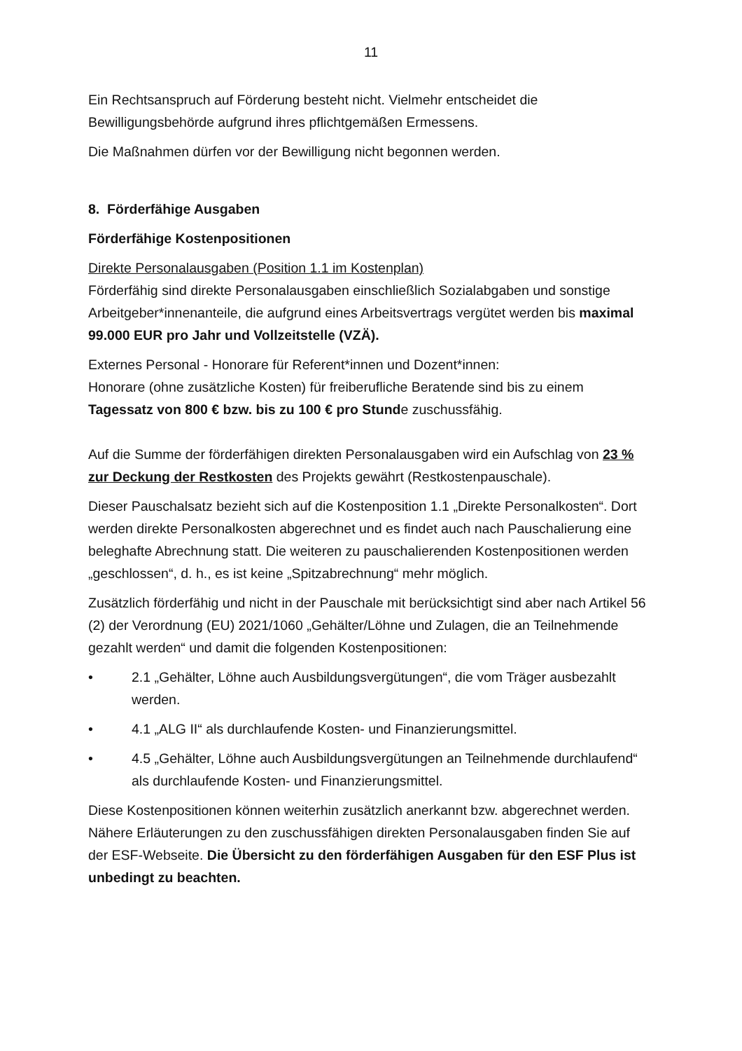11
Ein Rechtsanspruch auf Förderung besteht nicht. Vielmehr entscheidet die Bewilligungsbehörde aufgrund ihres pflichtgemäßen Ermessens.
Die Maßnahmen dürfen vor der Bewilligung nicht begonnen werden.
8. Förderfähige Ausgaben
Förderfähige Kostenpositionen
Direkte Personalausgaben (Position 1.1 im Kostenplan)
Förderfähig sind direkte Personalausgaben einschließlich Sozialabgaben und sonstige Arbeitgeber*innenanteile, die aufgrund eines Arbeitsvertrags vergütet werden bis maximal 99.000 EUR pro Jahr und Vollzeitstelle (VZÄ).
Externes Personal - Honorare für Referent*innen und Dozent*innen:
Honorare (ohne zusätzliche Kosten) für freiberufliche Beratende sind bis zu einem Tagessatz von 800 € bzw. bis zu 100 € pro Stunde zuschussfähig.
Auf die Summe der förderfähigen direkten Personalausgaben wird ein Aufschlag von 23 % zur Deckung der Restkosten des Projekts gewährt (Restkostenpauschale).
Dieser Pauschalsatz bezieht sich auf die Kostenposition 1.1 „Direkte Personalkosten“. Dort werden direkte Personalkosten abgerechnet und es findet auch nach Pauschalierung eine beleghafte Abrechnung statt. Die weiteren zu pauschalierenden Kostenpositionen werden „geschlossen“, d. h., es ist keine „Spitzabrechnung“ mehr möglich.
Zusätzlich förderfähig und nicht in der Pauschale mit berücksichtigt sind aber nach Artikel 56 (2) der Verordnung (EU) 2021/1060 „Gehälter/Löhne und Zulagen, die an Teilnehmende gezahlt werden“ und damit die folgenden Kostenpositionen:
• 2.1 „Gehälter, Löhne auch Ausbildungsvergütungen“, die vom Träger ausbezahlt werden.
• 4.1 „ALG II“ als durchlaufende Kosten- und Finanzierungsmittel.
• 4.5 „Gehälter, Löhne auch Ausbildungsvergütungen an Teilnehmende durchlaufend“ als durchlaufende Kosten- und Finanzierungsmittel.
Diese Kostenpositionen können weiterhin zusätzlich anerkannt bzw. abgerechnet werden.
Nähere Erläuterungen zu den zuschussfähigen direkten Personalausgaben finden Sie auf der ESF-Webseite. Die Übersicht zu den förderfähigen Ausgaben für den ESF Plus ist unbedingt zu beachten.